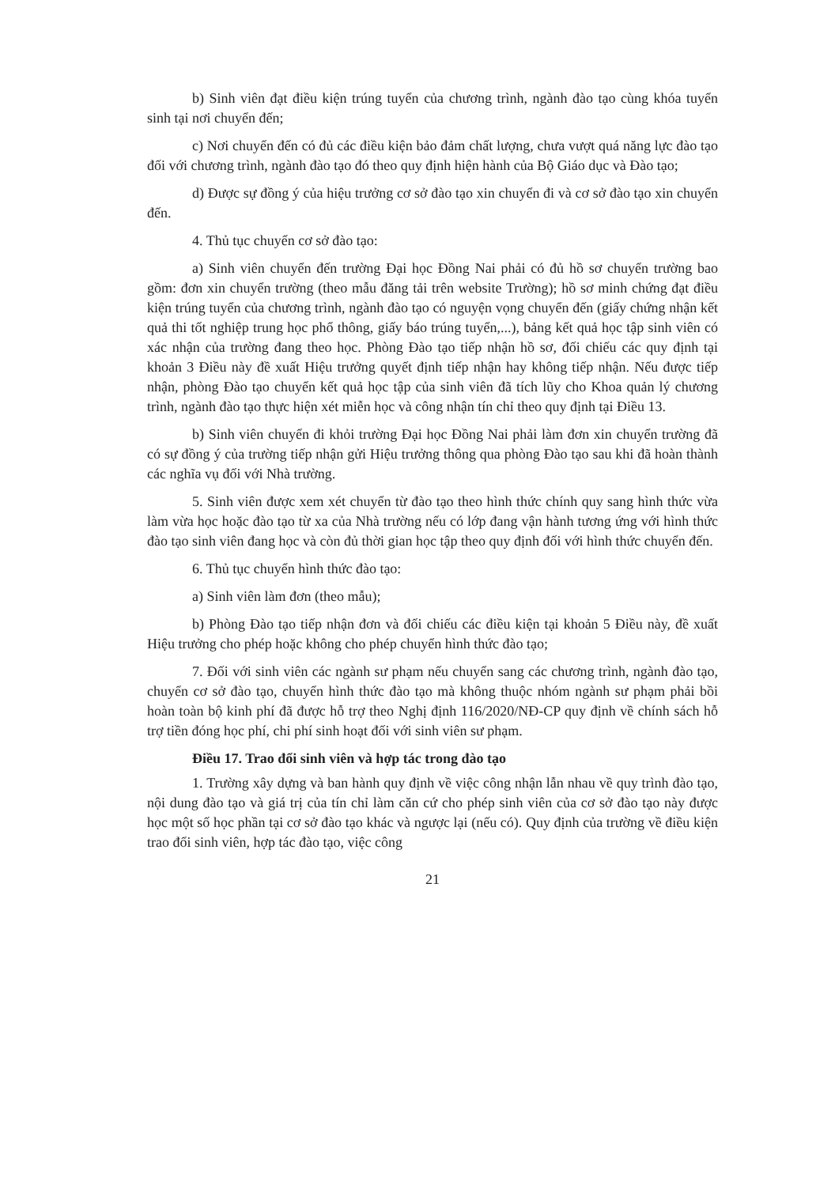b) Sinh viên đạt điều kiện trúng tuyển của chương trình, ngành đào tạo cùng khóa tuyển sinh tại nơi chuyển đến;
c) Nơi chuyển đến có đủ các điều kiện bảo đảm chất lượng, chưa vượt quá năng lực đào tạo đối với chương trình, ngành đào tạo đó theo quy định hiện hành của Bộ Giáo dục và Đào tạo;
d) Được sự đồng ý của hiệu trưởng cơ sở đào tạo xin chuyển đi và cơ sở đào tạo xin chuyển đến.
4. Thủ tục chuyển cơ sở đào tạo:
a) Sinh viên chuyển đến trường Đại học Đồng Nai phải có đủ hồ sơ chuyển trường bao gồm: đơn xin chuyển trường (theo mẫu đăng tải trên website Trường); hồ sơ minh chứng đạt điều kiện trúng tuyển của chương trình, ngành đào tạo có nguyện vọng chuyển đến (giấy chứng nhận kết quả thi tốt nghiệp trung học phổ thông, giấy báo trúng tuyển,...), bảng kết quả học tập sinh viên có xác nhận của trường đang theo học. Phòng Đào tạo tiếp nhận hồ sơ, đối chiếu các quy định tại khoản 3 Điều này đề xuất Hiệu trưởng quyết định tiếp nhận hay không tiếp nhận. Nếu được tiếp nhận, phòng Đào tạo chuyển kết quả học tập của sinh viên đã tích lũy cho Khoa quản lý chương trình, ngành đào tạo thực hiện xét miễn học và công nhận tín chỉ theo quy định tại Điều 13.
b) Sinh viên chuyển đi khỏi trường Đại học Đồng Nai phải làm đơn xin chuyển trường đã có sự đồng ý của trường tiếp nhận gửi Hiệu trưởng thông qua phòng Đào tạo sau khi đã hoàn thành các nghĩa vụ đối với Nhà trường.
5. Sinh viên được xem xét chuyển từ đào tạo theo hình thức chính quy sang hình thức vừa làm vừa học hoặc đào tạo từ xa của Nhà trường nếu có lớp đang vận hành tương ứng với hình thức đào tạo sinh viên đang học và còn đủ thời gian học tập theo quy định đối với hình thức chuyển đến.
6. Thủ tục chuyển hình thức đào tạo:
a) Sinh viên làm đơn (theo mẫu);
b) Phòng Đào tạo tiếp nhận đơn và đối chiếu các điều kiện tại khoản 5 Điều này, đề xuất Hiệu trưởng cho phép hoặc không cho phép chuyển hình thức đào tạo;
7. Đối với sinh viên các ngành sư phạm nếu chuyển sang các chương trình, ngành đào tạo, chuyển cơ sở đào tạo, chuyển hình thức đào tạo mà không thuộc nhóm ngành sư phạm phải bồi hoàn toàn bộ kinh phí đã được hỗ trợ theo Nghị định 116/2020/NĐ-CP quy định về chính sách hỗ trợ tiền đóng học phí, chi phí sinh hoạt đối với sinh viên sư phạm.
Điều 17. Trao đổi sinh viên và hợp tác trong đào tạo
1. Trường xây dựng và ban hành quy định về việc công nhận lẫn nhau về quy trình đào tạo, nội dung đào tạo và giá trị của tín chỉ làm căn cứ cho phép sinh viên của cơ sở đào tạo này được học một số học phần tại cơ sở đào tạo khác và ngược lại (nếu có). Quy định của trường về điều kiện trao đổi sinh viên, hợp tác đào tạo, việc công
21